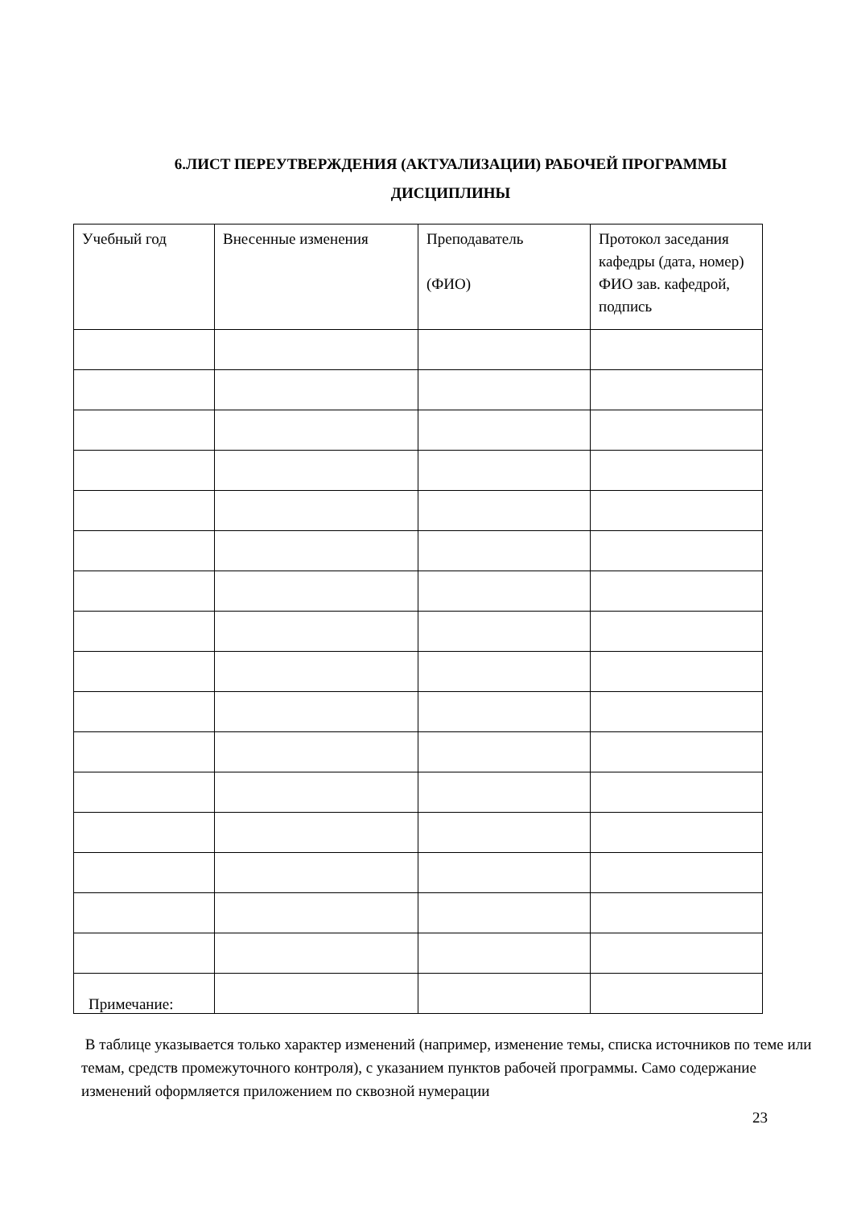6.ЛИСТ ПЕРЕУТВЕРЖДЕНИЯ (АКТУАЛИЗАЦИИ) РАБОЧЕЙ ПРОГРАММЫ
ДИСЦИПЛИНЫ
| Учебный год | Внесенные изменения | Преподаватель (ФИО) | Протокол заседания кафедры (дата, номер) ФИО зав. кафедрой, подпись |
| --- | --- | --- | --- |
Примечание:
В таблице указывается только характер изменений (например, изменение темы, списка источников по теме или темам, средств промежуточного контроля), с указанием пунктов рабочей программы. Само содержание изменений оформляется приложением по сквозной нумерации
23